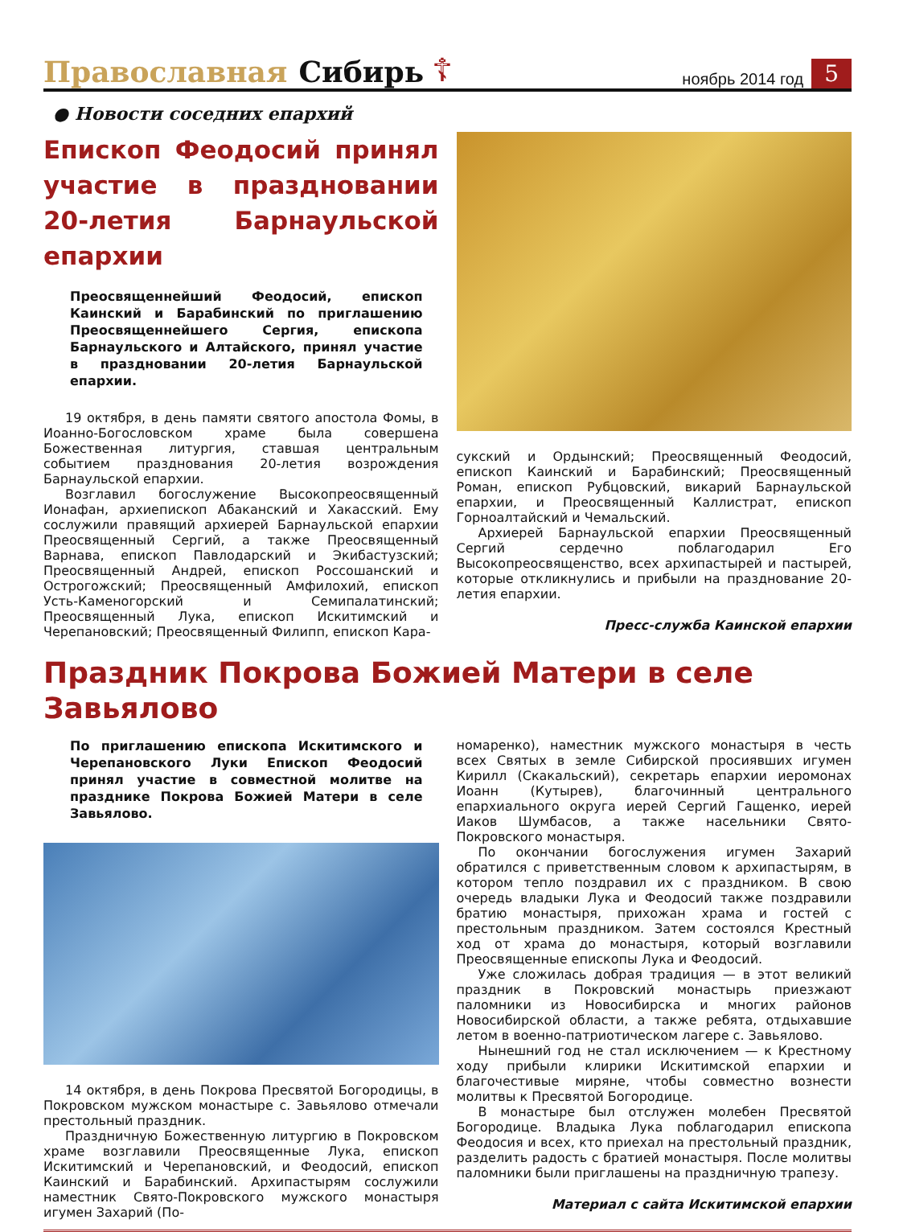Православная Сибирь ☦ ноябрь 2014 год 5
● Новости соседних епархий
Епископ Феодосий принял участие в праздновании 20-летия Барнаульской епархии
Преосвященнейший Феодосий, епископ Каинский и Барабинский по приглашению Преосвященнейшего Сергия, епископа Барнаульского и Алтайского, принял участие в праздновании 20-летия Барнаульской епархии.
19 октября, в день памяти святого апостола Фомы, в Иоанно-Богословском храме была совершена Божественная литургия, ставшая центральным событием празднования 20-летия возрождения Барнаульской епархии.
Возглавил богослужение Высокопреосвященный Ионафан, архиепископ Абаканский и Хакасский. Ему сослужили правящий архиерей Барнаульской епархии Преосвященный Сергий, а также Преосвященный Варнава, епископ Павлодарский и Экибастузский; Преосвященный Андрей, епископ Россошанский и Острогожский; Преосвященный Амфилохий, епископ Усть-Каменогорский и Семипалатинский; Преосвященный Лука, епископ Искитимский и Черепановский; Преосвященный Филипп, епископ Кара-
сукский и Ордынский; Преосвященный Феодосий, епископ Каинский и Барабинский; Преосвященный Роман, епископ Рубцовский, викарий Барнаульской епархии, и Преосвященный Каллистрат, епископ Горноалтайский и Чемальский.
Архиерей Барнаульской епархии Преосвященный Сергий сердечно поблагодарил Его Высокопреосвященство, всех архипастырей и пастырей, которые откликнулись и прибыли на празднование 20-летия епархии.
Пресс-служба Каинской епархии
Праздник Покрова Божией Матери в селе Завьялово
По приглашению епископа Искитимского и Черепановского Луки Епископ Феодосий принял участие в совместной молитве на празднике Покрова Божией Матери в селе Завьялово.
14 октября, в день Покрова Пресвятой Богородицы, в Покровском мужском монастыре с. Завьялово отмечали престольный праздник.
Праздничную Божественную литургию в Покровском храме возглавили Преосвященные Лука, епископ Искитимский и Черепановский, и Феодосий, епископ Каинский и Барабинский. Архипастырям сослужили наместник Свято-Покровского мужского монастыря игумен Захарий (По-
номаренко), наместник мужского монастыря в честь всех Святых в земле Сибирской просиявших игумен Кирилл (Скакальский), секретарь епархии иеромонах Иоанн (Кутырев), благочинный центрального епархиального округа иерей Сергий Гащенко, иерей Иаков Шумбасов, а также насельники Свято-Покровского монастыря.
По окончании богослужения игумен Захарий обратился с приветственным словом к архипастырям, в котором тепло поздравил их с праздником. В свою очередь владыки Лука и Феодосий также поздравили братию монастыря, прихожан храма и гостей с престольным праздником. Затем состоялся Крестный ход от храма до монастыря, который возглавили Преосвященные епископы Лука и Феодосий.
Уже сложилась добрая традиция — в этот великий праздник в Покровский монастырь приезжают паломники из Новосибирска и многих районов Новосибирской области, а также ребята, отдыхавшие летом в военно-патриотическом лагере с. Завьялово.
Нынешний год не стал исключением — к Крестному ходу прибыли клирики Искитимской епархии и благочестивые миряне, чтобы совместно вознести молитвы к Пресвятой Богородице.
В монастыре был отслужен молебен Пресвятой Богородице. Владыка Лука поблагодарил епископа Феодосия и всех, кто приехал на престольный праздник, разделить радость с братией монастыря. После молитвы паломники были приглашены на праздничную трапезу.
Материал с сайта Искитимской епархии